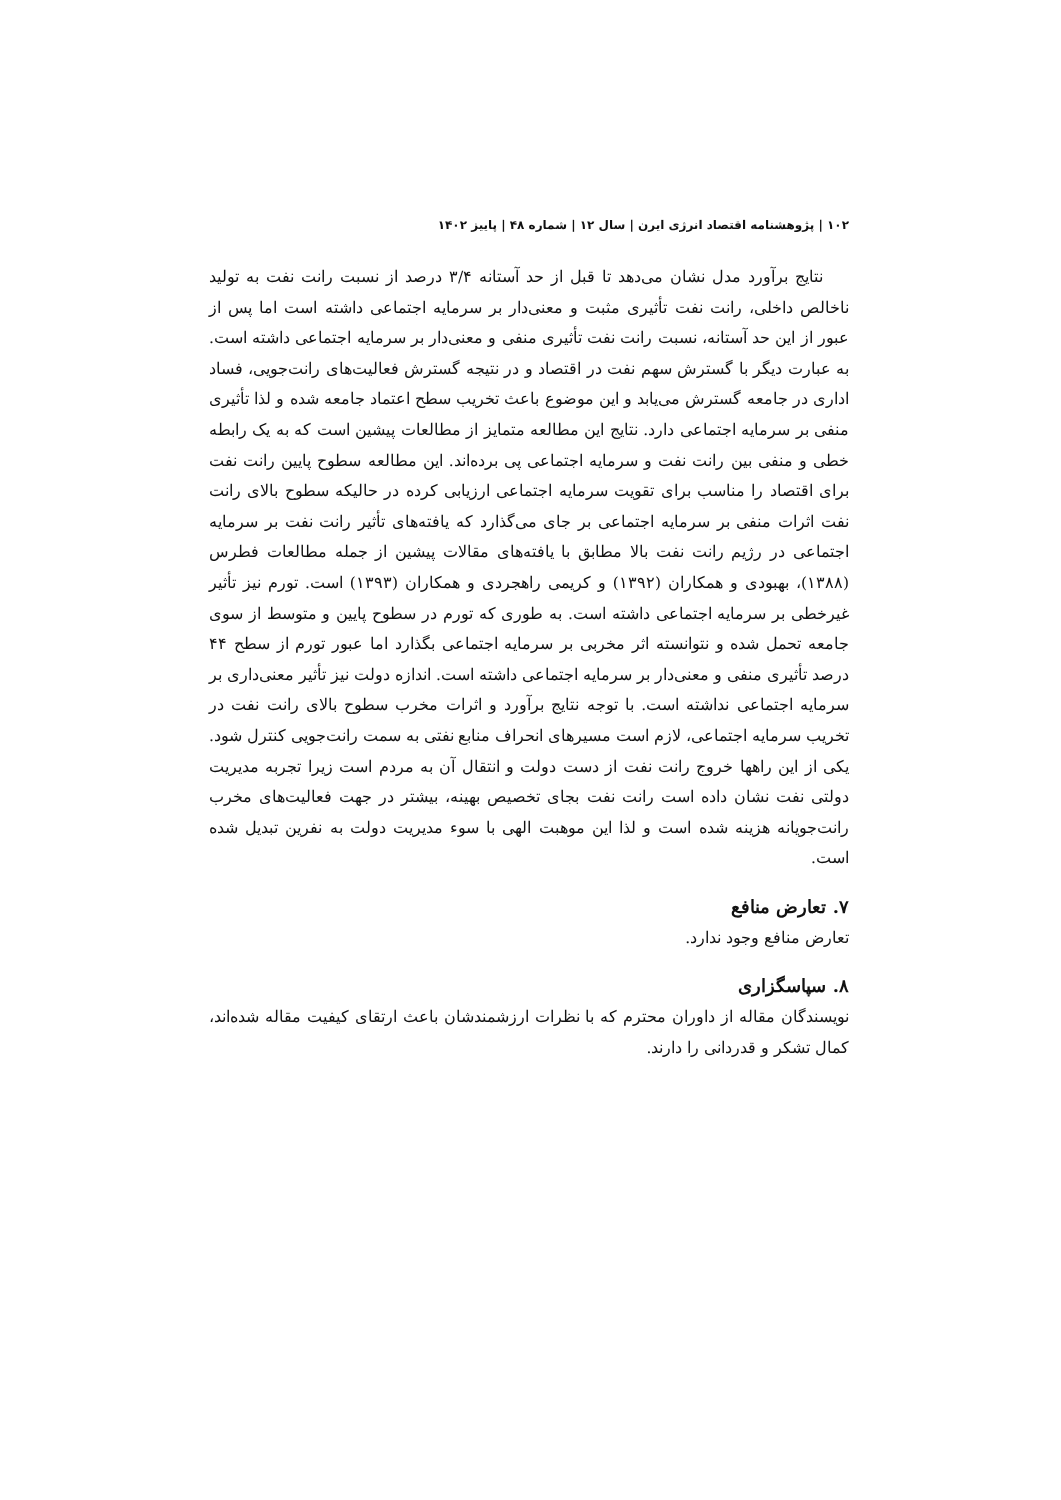۱۰۲ | پژوهشنامه اقتصاد انرژی ایرن | سال ۱۲ | شماره ۴۸ | پاییز ۱۴۰۲
نتایج برآورد مدل نشان می‌دهد تا قبل از حد آستانه ۳/۴ درصد از نسبت رانت نفت به تولید ناخالص داخلی، رانت نفت تأثیری مثبت و معنی‌دار بر سرمایه اجتماعی داشته است اما پس از عبور از این حد آستانه، نسبت رانت نفت تأثیری منفی و معنی‌دار بر سرمایه اجتماعی داشته است. به عبارت دیگر با گسترش سهم نفت در اقتصاد و در نتیجه گسترش فعالیت‌های رانت‌جویی، فساد اداری در جامعه گسترش می‌یابد و این موضوع باعث تخریب سطح اعتماد جامعه شده و لذا تأثیری منفی بر سرمایه اجتماعی دارد. نتایج این مطالعه متمایز از مطالعات پیشین است که به یک رابطه خطی و منفی بین رانت نفت و سرمایه اجتماعی پی برده‌اند. این مطالعه سطوح پایین رانت نفت برای اقتصاد را مناسب برای تقویت سرمایه اجتماعی ارزیابی کرده در حالیکه سطوح بالای رانت نفت اثرات منفی بر سرمایه اجتماعی بر جای می‌گذارد که یافته‌های تأثیر رانت نفت بر سرمایه اجتماعی در رژیم رانت نفت بالا مطابق با یافته‌های مقالات پیشین از جمله مطالعات فطرس (۱۳۸۸)، بهبودی و همکاران (۱۳۹۲) و کریمی راهجردی و همکاران (۱۳۹۳) است. تورم نیز تأثیر غیرخطی بر سرمایه اجتماعی داشته است. به طوری که تورم در سطوح پایین و متوسط از سوی جامعه تحمل شده و نتوانسته اثر مخربی بر سرمایه اجتماعی بگذارد اما عبور تورم از سطح ۴۴ درصد تأثیری منفی و معنی‌دار بر سرمایه اجتماعی داشته است. اندازه دولت نیز تأثیر معنی‌داری بر سرمایه اجتماعی نداشته است. با توجه نتایج برآورد و اثرات مخرب سطوح بالای رانت نفت در تخریب سرمایه اجتماعی، لازم است مسیرهای انحراف منابع نفتی به سمت رانت‌جویی کنترل شود. یکی از این راهها خروج رانت نفت از دست دولت و انتقال آن به مردم است زیرا تجربه مدیریت دولتی نفت نشان داده است رانت نفت بجای تخصیص بهینه، بیشتر در جهت فعالیت‌های مخرب رانت‌جویانه هزینه شده است و لذا این موهبت الهی با سوء مدیریت دولت به نفرین تبدیل شده است.
۷. تعارض منافع
تعارض منافع وجود ندارد.
۸. سپاسگزاری
نویسندگان مقاله از داوران محترم که با نظرات ارزشمندشان باعث ارتقای کیفیت مقاله شده‌اند، کمال تشکر و قدردانی را دارند.